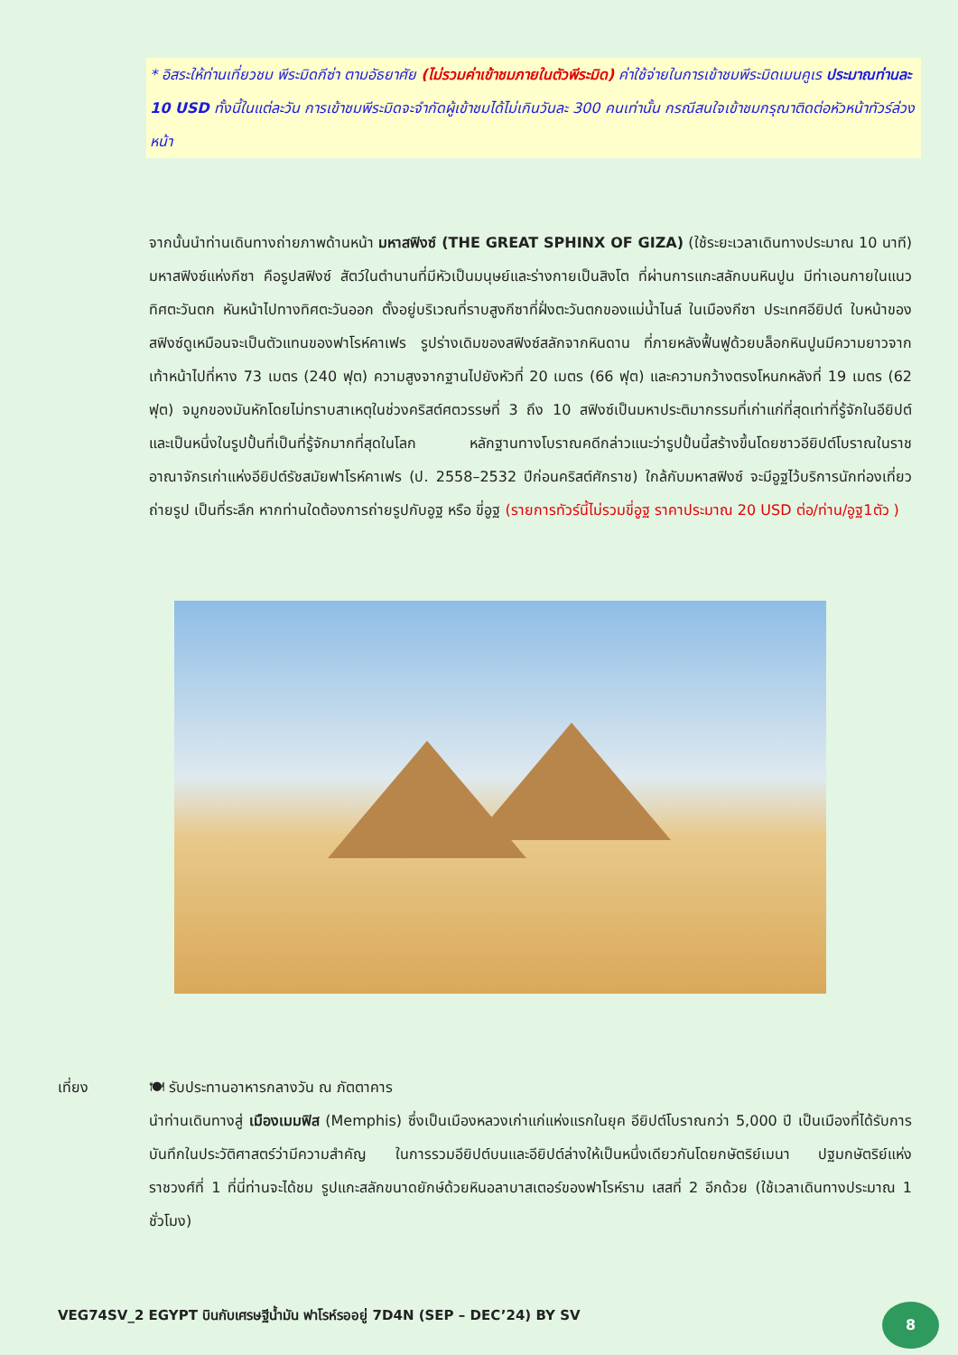* อิสระให้ท่านเที่ยวชม พีระมิดกีซ่า ตามอัธยาศัย (ไม่รวมค่าเข้าชมภายในตัวพีระมิด) ค่าใช้จ่ายในการเข้าชมพีระมิดเมนคูเร ประมาณท่านละ 10 USD ทั้งนี้ในแต่ละวัน การเข้าชมพีระมิดจะจำกัดผู้เข้าชมได้ไม่เกินวันละ 300 คนเท่านั้น กรณีสนใจเข้าชมกรุณาติดต่อหัวหน้าทัวร์ล่วงหน้า
จากนั้นนำท่านเดินทางถ่ายภาพด้านหน้า มหาสฟิงซ์ (THE GREAT SPHINX OF GIZA) (ใช้ระยะเวลาเดินทางประมาณ 10 นาที) มหาสฟิงซ์แห่งกีซา คือรูปสฟิงซ์ สัตว์ในตำนานที่มีหัวเป็นมนุษย์และร่างกายเป็นสิงโต ที่ผ่านการแกะสลักบนหินปูน มีท่าเอนกายในแนวทิศตะวันตก หันหน้าไปทางทิศตะวันออก ตั้งอยู่บริเวณที่ราบสูงกีซาที่ฝั่งตะวันตกของแม่น้ำไนล์ ในเมืองกีซา ประเทศอียิปต์ ใบหน้าของสฟิงซ์ดูเหมือนจะเป็นตัวแทนของฟาโรห์คาเฟร รูปร่างเดิมของสฟิงซ์สลักจากหินดาน ที่ภายหลังฟื้นฟูด้วยบล็อกหินปูนมีความยาวจากเท้าหน้าไปที่หาง 73 เมตร (240 ฟุต) ความสูงจากฐานไปยังหัวที่ 20 เมตร (66 ฟุต) และความกว้างตรงโหนกหลังที่ 19 เมตร (62 ฟุต) จมูกของมันหักโดยไม่ทราบสาเหตุในช่วงคริสต์ศตวรรษที่ 3 ถึง 10 สฟิงซ์เป็นมหาประติมากรรมที่เก่าแก่ที่สุดเท่าที่รู้จักในอียิปต์ และเป็นหนึ่งในรูปปั้นที่เป็นที่รู้จักมากที่สุดในโลก หลักฐานทางโบราณคดีกล่าวแนะว่ารูปปั้นนี้สร้างขึ้นโดยชาวอียิปต์โบราณในราชอาณาจักรเก่าแห่งอียิปต์รัชสมัยฟาโรห์คาเฟร (ป. 2558–2532 ปีก่อนคริสต์ศักราช) ใกล้กับมหาสฟิงซ์ จะมีอูฐไว้บริการนักท่องเที่ยว ถ่ายรูป เป็นที่ระลึก หากท่านใดต้องการถ่ายรูปกับอูฐ หรือ ขี่อูฐ (รายการทัวร์นี้ไม่รวมขี่อูฐ ราคาประมาณ 20 USD ต่อ/ท่าน/อูฐ1ตัว )
เที่ยง 🍽 รับประทานอาหารกลางวัน ณ ภัตตาคาร
นำท่านเดินทางสู่ เมืองเมมฟิส (Memphis) ซึ่งเป็นเมืองหลวงเก่าแก่แห่งแรกในยุค อียิปต์โบราณกว่า 5,000 ปี เป็นเมืองที่ได้รับการบันทึกในประวัติศาสตร์ว่ามีความสำคัญ ในการรวมอียิปต์บนและอียิปต์ล่างให้เป็นหนึ่งเดียวกันโดยกษัตริย์เมนา ปฐมกษัตริย์แห่ง ราชวงศ์ที่ 1 ที่นี่ท่านจะได้ชม รูปแกะสลักขนาดยักษ์ด้วยหินอลาบาสเตอร์ของฟาโรห์ราม เสสที่ 2 อีกด้วย (ใช้เวลาเดินทางประมาณ 1 ชั่วโมง)
VEG74SV_2 EGYPT บินกับเศรษฐีน้ำมัน ฟาโรห์รออยู่ 7D4N (SEP – DEC’24) BY SV
8